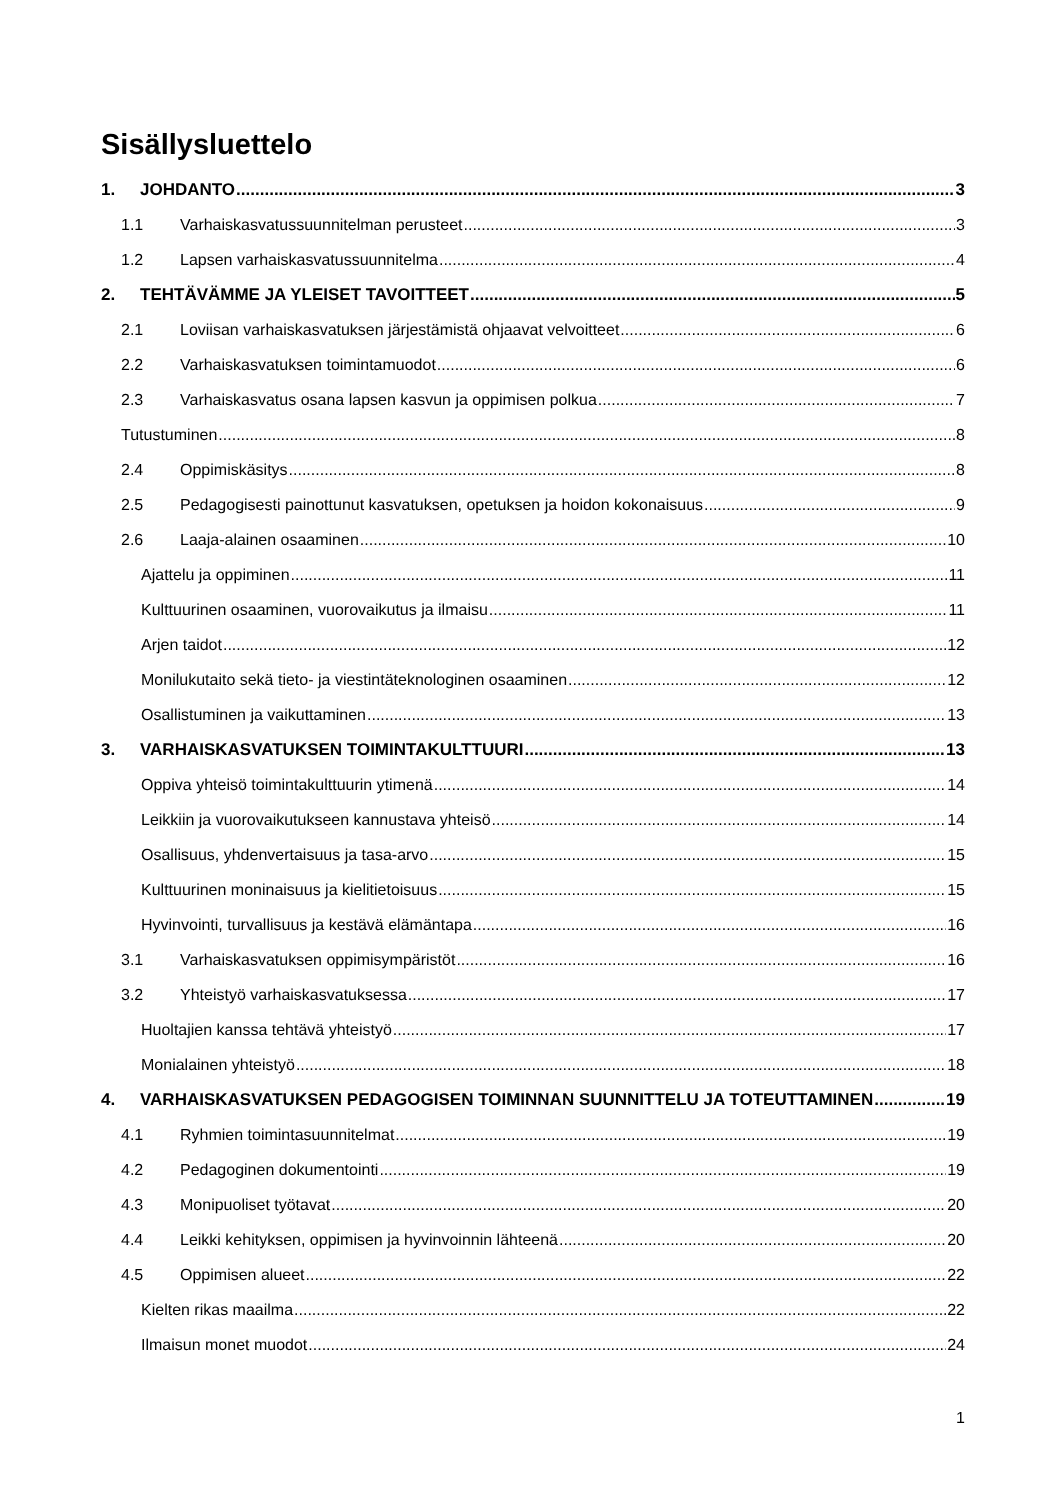Sisällysluettelo
1. JOHDANTO 3
1.1 Varhaiskasvatussuunnitelman perusteet 3
1.2 Lapsen varhaiskasvatussuunnitelma 4
2. TEHTÄVÄMME JA YLEISET TAVOITTEET 5
2.1 Loviisan varhaiskasvatuksen järjestämistä ohjaavat velvoitteet 6
2.2 Varhaiskasvatuksen toimintamuodot 6
2.3 Varhaiskasvatus osana lapsen kasvun ja oppimisen polkua 7
Tutustuminen 8
2.4 Oppimiskäsitys 8
2.5 Pedagogisesti painottunut kasvatuksen, opetuksen ja hoidon kokonaisuus 9
2.6 Laaja-alainen osaaminen 10
Ajattelu ja oppiminen 11
Kulttuurinen osaaminen, vuorovaikutus ja ilmaisu 11
Arjen taidot 12
Monilukutaito sekä tieto- ja viestintäteknologinen osaaminen 12
Osallistuminen ja vaikuttaminen 13
3. VARHAISKASVATUKSEN TOIMINTAKULTTUURI 13
Oppiva yhteisö toimintakulttuurin ytimenä 14
Leikkiin ja vuorovaikutukseen kannustava yhteisö 14
Osallisuus, yhdenvertaisuus ja tasa-arvo 15
Kulttuurinen moninaisuus ja kielitietoisuus 15
Hyvinvointi, turvallisuus ja kestävä elämäntapa 16
3.1 Varhaiskasvatuksen oppimisympäristöt 16
3.2 Yhteistyö varhaiskasvatuksessa 17
Huoltajien kanssa tehtävä yhteistyö 17
Monialainen yhteistyö 18
4. VARHAISKASVATUKSEN PEDAGOGISEN TOIMINNAN SUUNNITTELU JA TOTEUTTAMINEN 19
4.1 Ryhmien toimintasuunnitelmat 19
4.2 Pedagoginen dokumentointi 19
4.3 Monipuoliset työtavat 20
4.4 Leikki kehityksen, oppimisen ja hyvinvoinnin lähteenä 20
4.5 Oppimisen alueet 22
Kielten rikas maailma 22
Ilmaisun monet muodot 24
1